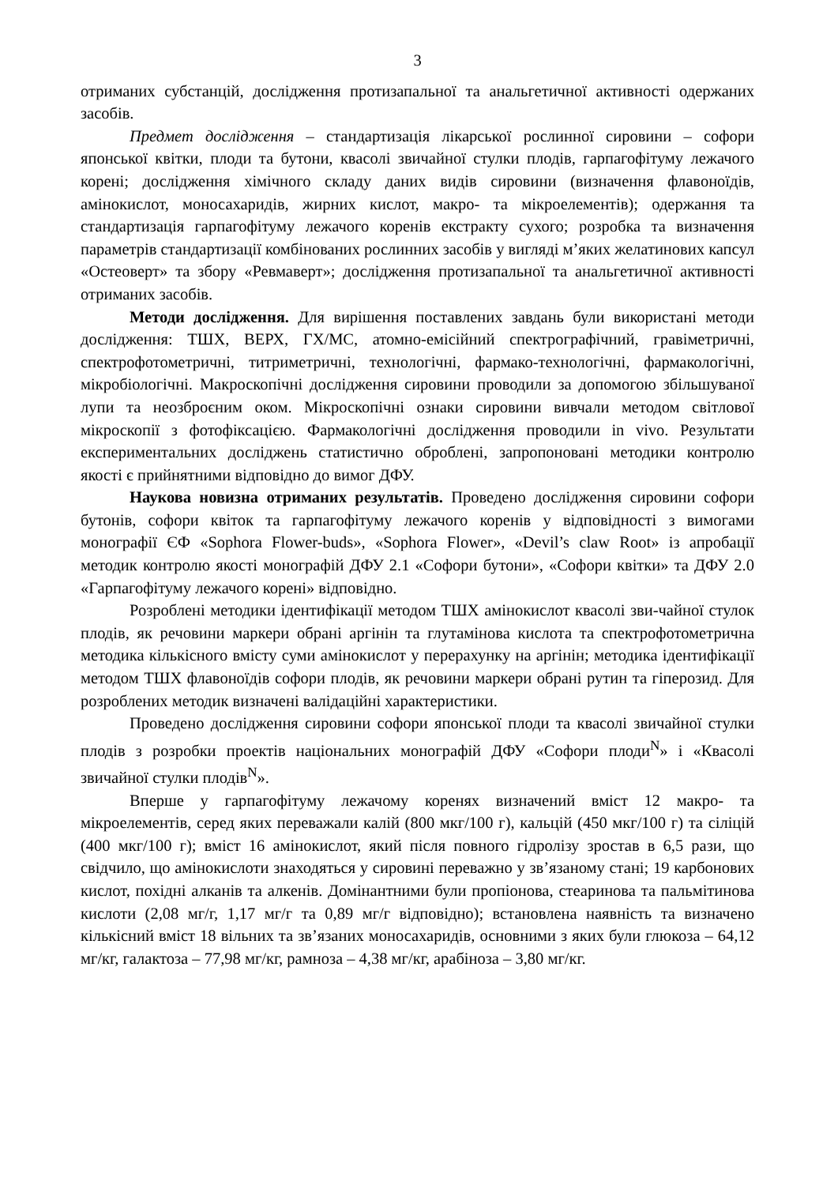3
отриманих субстанцій, дослідження протизапальної та анальгетичної активності одержаних засобів.
Предмет дослідження – стандартизація лікарської рослинної сировини – софори японської квітки, плоди та бутони, квасолі звичайної стулки плодів, гарпагофітуму лежачого корені; дослідження хімічного складу даних видів сировини (визначення флавоноїдів, амінокислот, моносахаридів, жирних кислот, макро- та мікроелементів); одержання та стандартизація гарпагофітуму лежачого коренів екстракту сухого; розробка та визначення параметрів стандартизації комбінованих рослинних засобів у вигляді м’яких желатинових капсул «Остеоверт» та збору «Ревмаверт»; дослідження протизапальної та анальгетичної активності отриманих засобів.
Методи дослідження. Для вирішення поставлених завдань були використані методи дослідження: ТШХ, ВЕРХ, ГХ/МС, атомно-емісійний спектрографічний, гравіметричні, спектрофотометричні, титриметричні, технологічні, фармако-технологічні, фармакологічні, мікробіологічні. Макроскопічні дослідження сировини проводили за допомогою збільшуваної лупи та неозброєним оком. Мікроскопічні ознаки сировини вивчали методом світлової мікроскопії з фотофіксацією. Фармакологічні дослідження проводили in vivo. Результати експериментальних досліджень статистично оброблені, запропоновані методики контролю якості є прийнятними відповідно до вимог ДФУ.
Наукова новизна отриманих результатів. Проведено дослідження сировини софори бутонів, софори квіток та гарпагофітуму лежачого коренів у відповідності з вимогами монографії ЄФ «Sophora Flower-buds», «Sophora Flower», «Devil’s claw Root» із апробації методик контролю якості монографій ДФУ 2.1 «Софори бутони», «Софори квітки» та ДФУ 2.0 «Гарпагофітуму лежачого корені» відповідно.
Розроблені методики ідентифікації методом ТШХ амінокислот квасолі зви-чайної стулок плодів, як речовини маркери обрані аргінін та глутамінова кислота та спектрофотометрична методика кількісного вмісту суми амінокислот у перерахунку на аргінін; методика ідентифікації методом ТШХ флавоноїдів софори плодів, як речовини маркери обрані рутин та гіперозид. Для розроблених методик визначені валідаційні характеристики.
Проведено дослідження сировини софори японської плоди та квасолі звичайної стулки плодів з розробки проектів національних монографій ДФУ «Софори плоди<sup>N</sup>» і «Квасолі звичайної стулки плодів<sup>N</sup>».
Вперше у гарпагофітуму лежачому коренях визначений вміст 12 макро- та мікроелементів, серед яких переважали калій (800 мкг/100 г), кальцій (450 мкг/100 г) та сіліцій (400 мкг/100 г); вміст 16 амінокислот, який після повного гідролізу зростав в 6,5 рази, що свідчило, що амінокислоти знаходяться у сировині переважно у зв’язаному стані; 19 карбонових кислот, похідні алканів та алкенів. Домінантними були пропіонова, стеаринова та пальмітинова кислоти (2,08 мг/г, 1,17 мг/г та 0,89 мг/г відповідно); встановлена наявність та визначено кількісний вміст 18 вільних та зв’язаних моносахаридів, основними з яких були глюкоза – 64,12 мг/кг, галактоза – 77,98 мг/кг, рамноза – 4,38 мг/кг, арабіноза – 3,80 мг/кг.